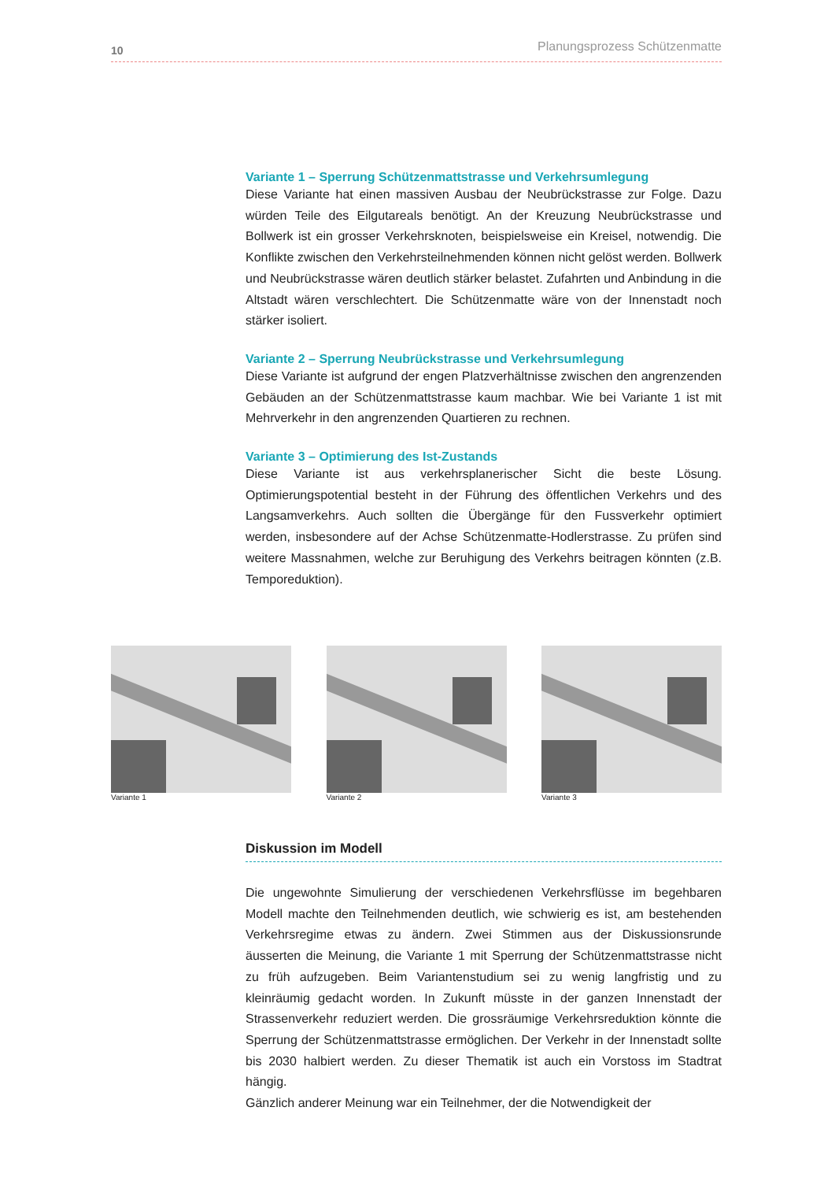10 Planungsprozess Schützenmatte
Variante 1 – Sperrung Schützenmattstrasse und Verkehrsumlegung
Diese Variante hat einen massiven Ausbau der Neubrückstrasse zur Folge. Dazu würden Teile des Eilgutareals benötigt. An der Kreuzung Neubrückstrasse und Bollwerk ist ein grosser Verkehrsknoten, beispielsweise ein Kreisel, notwendig. Die Konflikte zwischen den Verkehrsteilnehmenden können nicht gelöst werden. Bollwerk und Neubrückstrasse wären deutlich stärker belastet. Zufahrten und Anbindung in die Altstadt wären verschlechtert. Die Schützenmatte wäre von der Innenstadt noch stärker isoliert.
Variante 2 – Sperrung Neubrückstrasse und Verkehrsumlegung
Diese Variante ist aufgrund der engen Platzverhältnisse zwischen den angrenzenden Gebäuden an der Schützenmattstrasse kaum machbar. Wie bei Variante 1 ist mit Mehrverkehr in den angrenzenden Quartieren zu rechnen.
Variante 3 – Optimierung des Ist-Zustands
Diese Variante ist aus verkehrsplanerischer Sicht die beste Lösung. Optimierungspotential besteht in der Führung des öffentlichen Verkehrs und des Langsamverkehrs. Auch sollten die Übergänge für den Fussverkehr optimiert werden, insbesondere auf der Achse Schützenmatte-Hodlerstrasse. Zu prüfen sind weitere Massnahmen, welche zur Beruhigung des Verkehrs beitragen könnten (z.B. Temporeduktion).
Variante 1 Variante 2 Variante 3
Diskussion im Modell
Die ungewohnte Simulierung der verschiedenen Verkehrsflüsse im begehbaren Modell machte den Teilnehmenden deutlich, wie schwierig es ist, am bestehenden Verkehrsregime etwas zu ändern. Zwei Stimmen aus der Diskussionsrunde äusserten die Meinung, die Variante 1 mit Sperrung der Schützenmattstrasse nicht zu früh aufzugeben. Beim Variantenstudium sei zu wenig langfristig und zu kleinräumig gedacht worden. In Zukunft müsste in der ganzen Innenstadt der Strassenverkehr reduziert werden. Die grossräumige Verkehrsreduktion könnte die Sperrung der Schützenmattstrasse ermöglichen. Der Verkehr in der Innenstadt sollte bis 2030 halbiert werden. Zu dieser Thematik ist auch ein Vorstoss im Stadtrat hängig.
Gänzlich anderer Meinung war ein Teilnehmer, der die Notwendigkeit der